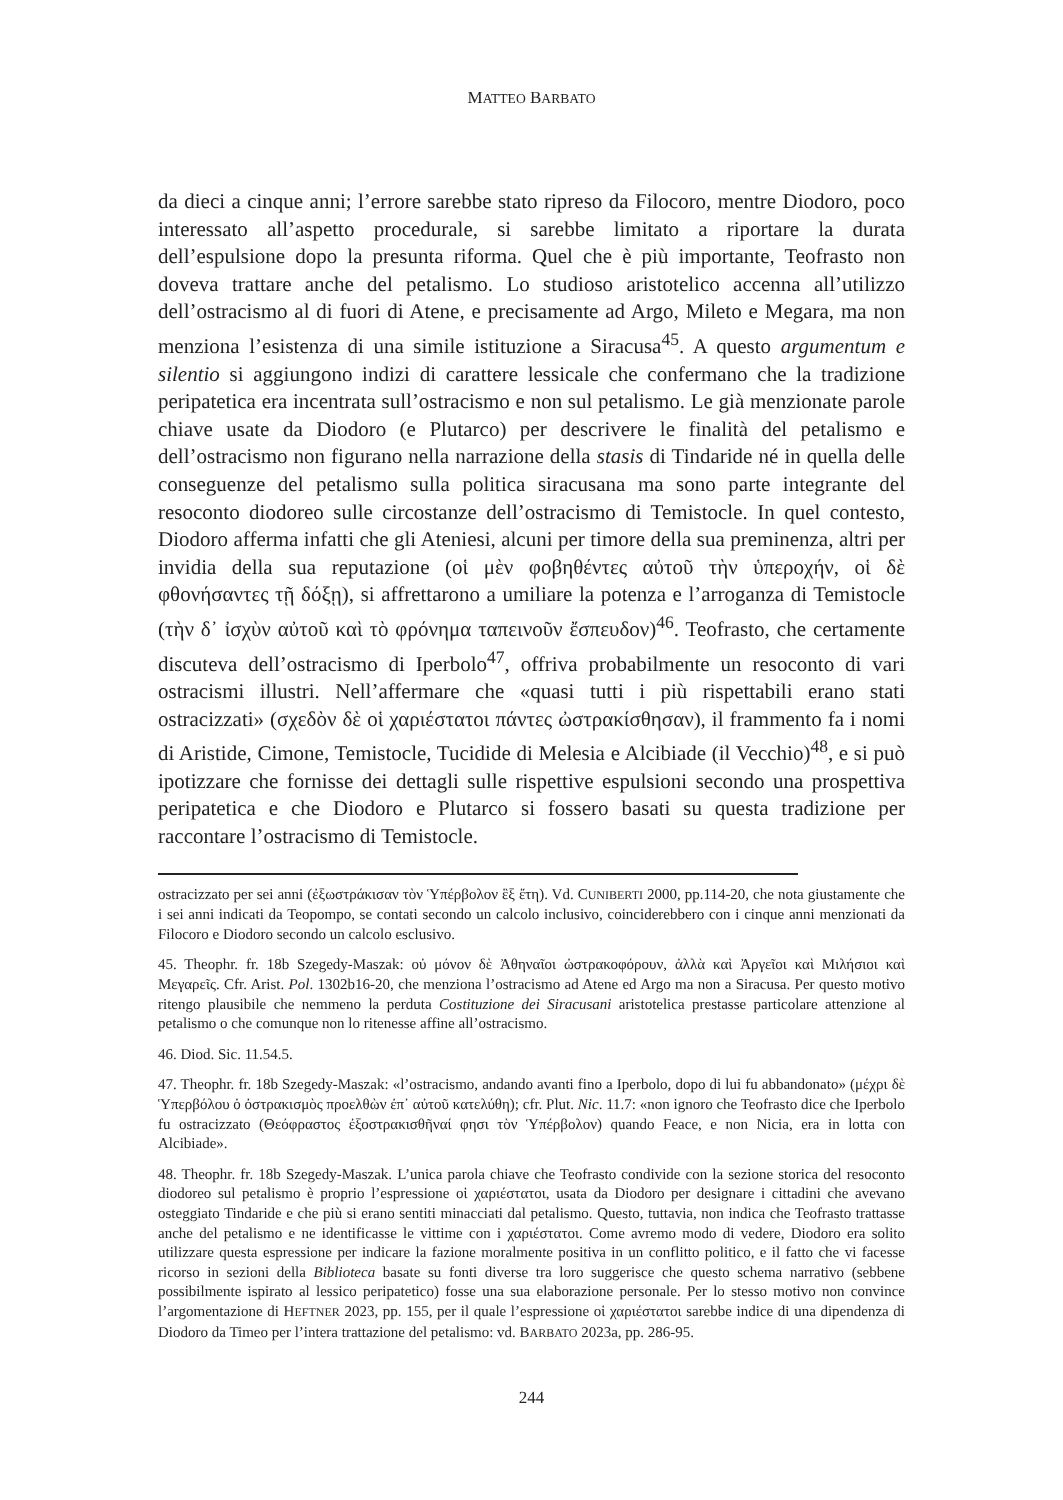MATTEO BARBATO
da dieci a cinque anni; l’errore sarebbe stato ripreso da Filocoro, mentre Diodoro, poco interessato all’aspetto procedurale, si sarebbe limitato a riportare la durata dell’espulsione dopo la presunta riforma. Quel che è più importante, Teofrasto non doveva trattare anche del petalismo. Lo studioso aristotelico accenna all’utilizzo dell’ostracismo al di fuori di Atene, e precisamente ad Argo, Mileto e Megara, ma non menziona l’esistenza di una simile istituzione a Siracusa<sup>45</sup>. A questo argumentum e silentio si aggiungono indizi di carattere lessicale che confermano che la tradizione peripatetica era incentrata sull’ostracismo e non sul petalismo. Le già menzionate parole chiave usate da Diodoro (e Plutarco) per descrivere le finalità del petalismo e dell’ostracismo non figurano nella narrazione della stasis di Tindaride né in quella delle conseguenze del petalismo sulla politica siracusana ma sono parte integrante del resoconto diodoreo sulle circostanze dell’ostracismo di Temistocle. In quel contesto, Diodoro afferma infatti che gli Ateniesi, alcuni per timore della sua preminenza, altri per invidia della sua reputazione (οἱ μὲν φοβηθέντες αὐτοῦ τὴν ὑπεροχήν, οἱ δὲ φθονήσαντες τῇ δόξῃ), si affrettarono a umiliare la potenza e l’arroganza di Temistocle (τὴν δ᾽ ἰσχὺν αὐτοῦ καὶ τὸ φρόνημα ταπεινοῦν ἔσπευδον)<sup>46</sup>. Teofrasto, che certamente discuteva dell’ostracismo di Iperbolo<sup>47</sup>, offriva probabilmente un resoconto di vari ostracismi illustri. Nell’affermare che «quasi tutti i più rispettabili erano stati ostracizzati» (σχεδὸν δὲ οἱ χαριέστατοι πάντες ὠστρακίσθησαν), il frammento fa i nomi di Aristide, Cimone, Temistocle, Tucidide di Melesia e Alcibiade (il Vecchio)<sup>48</sup>, e si può ipotizzare che fornisse dei dettagli sulle rispettive espulsioni secondo una prospettiva peripatetica e che Diodoro e Plutarco si fossero basati su questa tradizione per raccontare l’ostracismo di Temistocle.
ostracizzato per sei anni (ἐξωστράκισαν τὸν Ὑπέρβολον ἓξ ἔτη). Vd. CUNIBERTI 2000, pp.114-20, che nota giustamente che i sei anni indicati da Teopompo, se contati secondo un calcolo inclusivo, coinciderebbero con i cinque anni menzionati da Filocoro e Diodoro secondo un calcolo esclusivo.
45. Theophr. fr. 18b Szegedy-Maszak: οὐ μόνον δὲ Ἀθηναῖοι ὠστρακοφόρουν, ἀλλὰ καὶ Ἀργεῖοι καὶ Μιλήσιοι καὶ Μεγαρεῖς. Cfr. Arist. Pol. 1302b16-20, che menziona l’ostracismo ad Atene ed Argo ma non a Siracusa. Per questo motivo ritengo plausibile che nemmeno la perduta Costituzione dei Siracusani aristotelica prestasse particolare attenzione al petalismo o che comunque non lo ritenesse affine all’ostracismo.
46. Diod. Sic. 11.54.5.
47. Theophr. fr. 18b Szegedy-Maszak: «l’ostracismo, andando avanti fino a Iperbolo, dopo di lui fu abbandonato» (μέχρι δὲ Ὑπερβόλου ὁ ὀστρακισμὸς προελθὼν ἐπ᾽ αὐτοῦ κατελύθη); cfr. Plut. Nic. 11.7: «non ignoro che Teofrasto dice che Iperbolo fu ostracizzato (Θεόφραστος ἐξοστρακισθῆναί φησι τὸν Ὑπέρβολον) quando Feace, e non Nicia, era in lotta con Alcibiade».
48. Theophr. fr. 18b Szegedy-Maszak. L’unica parola chiave che Teofrasto condivide con la sezione storica del resoconto diodoreo sul petalismo è proprio l’espressione οἱ χαριέστατοι, usata da Diodoro per designare i cittadini che avevano osteggiato Tindaride e che più si erano sentiti minacciati dal petalismo. Questo, tuttavia, non indica che Teofrasto trattasse anche del petalismo e ne identificasse le vittime con i χαριέστατοι. Come avremo modo di vedere, Diodoro era solito utilizzare questa espressione per indicare la fazione moralmente positiva in un conflitto politico, e il fatto che vi facesse ricorso in sezioni della Biblioteca basate su fonti diverse tra loro suggerisce che questo schema narrativo (sebbene possibilmente ispirato al lessico peripatetico) fosse una sua elaborazione personale. Per lo stesso motivo non convince l’argomentazione di HEFTNER 2023, pp. 155, per il quale l’espressione οἱ χαριέστατοι sarebbe indice di una dipendenza di Diodoro da Timeo per l’intera trattazione del petalismo: vd. BARBATO 2023a, pp. 286-95.
244